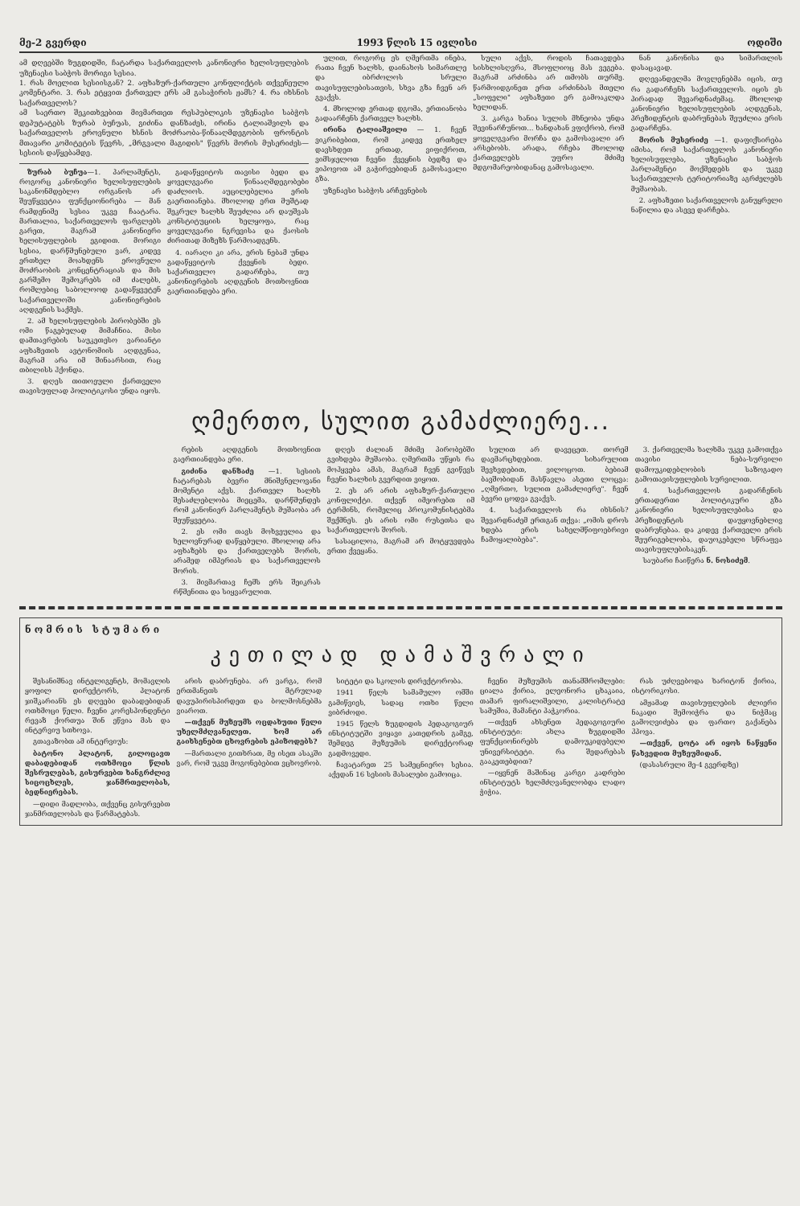მე-2 გვერდი 1993 წლის 15 ივლისი ოდიში
ამ დღეებში ზუგდიდში, ჩატარდა საქართველოს კანონიერი ხელისუფლების უზენაესი საბჭოს მორიგი სესია.
1. რას მოელით სესიისგან? 2. აფხაზურ-ქართული კონფლიქტის თქვენეული კომენტარი. 3. რას ეტყვით ქართველ ერს ამ გასაჭირის ჟამს? 4. რა იხსნის საქართველოს?
ამ საერთო შეკითხვებით მივმართეთ რესპუბლიკის უზენაესი საბჭოს დეპუტატებს ზურაბ ბუჩუას, გიძინა დანზაძეს, ირინა ტალიაშვილს და საქართველოს ეროვნული ხსნის მოძრაობა-წინააღმდეგობის ფრონტის მთავარი კომიტეტის წევრს, „მრგვალი მაგიდის" წევრს მორის მუსერიძეს—სესიის დაწყებამდე.
ზურაბ ბუჩუა—1. პარლამენტს, როგორც კანონიერი ხელისუფლების საკანონმდებლო ორგანოს არ შეუწყვეტია ფუნქციონირება — მან რამდენიმე სესია უკვე ჩაატარა. მართალია, საქართველოს ფარგლებს გარეთ, მაგრამ კანონიერი ხელისუფლების ეგიდით. მორიგი სესია, დარწმუნებული ვარ, კიდევ ერთხელ მოახდენს ეროვნული მოძრაობის კონცენტრაციას და მის გარშემო შემოკრებს იმ ძალებს, რომლებიც საბოლოოდ გადაწყვეტენ საქართველოში კანონიერების აღდგენის საქმეს.
2. ამ ხელისუფლების პირობებში ეს ომი წაგებულად მიმაჩნია. მისი დამთავრების საუკეთესო ვარიანტი აფხაზეთის ავტონომიის აღდგენაა, მაგრამ არა იმ შინაარსით, რაც თბილისს ჰქონდა.
3. დღეს თითოეული ქართველი თავისუფლად პოლიტიკოსი უნდა იყოს.
გადაწყვიტოს თავისი ბედი და ყოველგვარი წინააღმდეგობები დაძლიოს. აუცილებელია ერის გაერთიანება. მხოლოდ ერთ მუშტად შეკრულ ხალხს შეუძლია არ დაუშვას კონსტიტუციის ხელყოფა, რაც ყოველგვარი ნგრევისა და ქაოსის ძირითად მიზეზს წარმოადგენს.
4. იარაღი კი არა, ერის ნებამ უნდა გადაწყვიტოს ქვეყნის ბედი. საქართველო გადარჩება, თუ კანონიერების აღდგენის მოთხოვნით გაერთიანდება ერი.
ულით, როგორც ეს ღმერთმა ინება, რათა ჩვენ ხალხს, დაინახოს სიმართლე და იბრძოლოს სრული თავისუფლებისათვის, სხვა გზა ჩვენ არ გვაქვს.
4. მხოლოდ ერთად დგომა, ერთიანობა გადაარჩენს ქართველ ხალხს.
ირინა ტალიაშვილი — 1. ჩვენ ვიკრიბებით, რომ კიდევ ერთხელ დავსხდეთ ერთად, ვიფიქროთ, ვიმსჯელოთ ჩვენი ქვეყნის ბედზე და ვიპოვოთ ამ გაჭირვებიდან გამოსავალი გზა.
უზენაესი საბჭოს არჩევნების
სული აქვს, როდის ჩათავდება სისხლისღვრა, მსოფლიოც მას ვეგება. მაგრამ არძინბა არ თმობს თურმე. წარმოიდგინეთ ერთ არძინბას მთელი „სოფელი" აფხაზეთი ერ გამოაკლდა ხელიდან.
3. კარგა ხანია სულის მხნეობა უნდა შევინარჩუნოთ... ხანდახან ვფიქრობ, რომ ყოველგვარი მორჩა და გამოსავალი არ არსებობს. არადა, რჩება მხოლოდ ქართველებს უფრო მძიმე მდგომარეობიდანაც გამოსავალი.
ნან კანონისა და სიმართლის დასაცავად.
დღევანდელმა მოვლენებმა იცის, თუ რა გადარჩენს საქართველოს. იცის ეს პირადად შევარდნაძემაც. მხოლოდ კანონიერი ხელისუფლების აღდგენას, პრეზიდენტის დაბრუნებას შეუძლია ერის გადარჩენა.
მორის მუსერიძე —1. დაფიქსირება იმისა, რომ საქართველოს კანონიერი ხელისუფლება, უზენაესი საბჭოს პარლამენტი მოქმედებს და უკვე საქართველოს ტერიტორიაზე აგრძელებს მუშაობას.
2. აფხაზეთი საქართველოს განუყრელი ნაწილია და ასევე დარჩება.
ღმერთო, სულით გამაძლიერე...
რების აღდგენის მოთხოვნით გაერთიანდება ერი.
გიძინა დანზაძე —1. სესიის ჩატარებას ბევრი მნიშვნელოვანი მომენტი აქვს. ქართველ ხალხს შესაძლებლობა მიეცემა, დარწმუნდეს რომ კანონიერ პარლამენტს მუშაობა არ შეუწყვეტია.
2. ეს ომი თავს მოხვეულია და ხელოვნურად დაწყებული. მხოლოდ არა აფხაზებს და ქართველებს შორის, არამედ იმპერიას და საქართველოს შორის.
3. მივმართავ ჩემს ერს შეიკრას რწმენითა და სიყვარულით.
დღეს ძალიან მძიმე პირობებში გვიხდება მუშაობა. ღმერთმა უწყის რა მოჰყვება ამას, მაგრამ ჩვენ გვიწევს ჩვენი ხალხის გვერდით ვიყოთ.
2. ეს არ არის აფხაზურ-ქართული კონფლიქტი. თქვენ იმეორებთ იმ ტერმინს, რომელიც პროკომუნისტებმა შექმნეს. ეს არის ომი რუსეთსა და საქართველოს შორის.
სასაცილოა, მაგრამ არ მოტყუვდება ერთი ქვეყანა.
სულით არ დავეცეთ. თორემ დავმარცხდებით. სიხარულით შევხვდებით, ვილოცოთ. ბებიამ ბავშობიდან მასწავლა ასეთი ლოცვა: „ღმერთო, სულით გამაძლიერე". ჩვენ ბევრი ცოდვა გვაქვს.
4. საქართველოს რა იხსნის? შევარდნაძემ ერთგან თქვა: „ომის დროს ხდება ერის სახელმწიფოებრივი ჩამოყალიბება".
3. ქართველმა ხალხმა უკვე გამოთქვა თავისი ნება-სურვილი დამოუკიდებლობის საზოგადო გამოთავისუფლების სურვილით.
4. საქართველოს გადარჩენის ერთადერთი პოლიტიკური გზა კანონიერი ხელისუფლებისა და პრეზიდენტის დაუყოვნებლივ დაბრუნებაა. და კიდევ ქართველი ერის შეურიგებლობა, დაუოკებელი სწრაფვა თავისუფლებისაკენ.
საუბარი ჩაიწერა ნ. ნოსიძემ.
ნომრის სტუმარი
კეთილად დამაშვრალი
შესანიშნავ ინტელიგენტს, მომავლის ყოფილ დირექტორს, პლატონ ჯიშკარიანს ეს დღეები დაბადებიდან ოთხმოცი წელი. ჩვენი კორესპონდენტი რევაზ ქორთუა შინ ეწვია მას და ინტერვიუ სთხოვა.
გთავაზობთ ამ ინტერვიუს:
ბატონო პლატონ, გილოცავთ დაბადებიდან ოთხმოცი წლის შესრულებას, გისურვებთ ხანგრძლივ სიცოცხლეს, ჯანმრთელობას, ბედნიერებას.
—დიდი მადლობა, თქვენც გისურვებთ ჯანმრთელობას და წარმატებას.
არის დაბრუნება. არ ვარგა, რომ ერთმანეთს მტრულად დავუპირისპირდეთ და ბოლმოსნებმა ვიაროთ.
—თქვენ მუზეუმს ოცდახუთი წელი უხელმძღვანელეთ. ხომ არ გაიხსენებთ ცხოვრების ეპიზოდებს?
—მართალი გითხრათ, მე ისეთ ასაკში ვარ, რომ უკვე მოგონებებით ვცხოვრობ.
სიტეტი და სკოლის დირექტორობა.
1941 წელს სამამულო ომში გამიწვიეს, სადაც ოთხი წელი ვიბრძოდი.
1945 წელს ზუგდიდის პედაგოგიურ ინსტიტუტში ვიყავი კათედრის გამგე, შემდეგ მუზეუმის დირექტორად გადმოვედი.
ჩავატარეთ 25 სამეცნიერო სესია. აქედან 16 სესიის მასალები გამოიცა.
ჩვენი მუზეუმის თანამშრომლები: ციალა ქირია, ელეონორა ცხაკაია, თამარ ფირალიშვილი, კალისტრატე სამუშია, მამანტი პაჭკორია.
—თქვენ ახსენეთ პედაგოგიური ინსტიტუტი: ახლა ზუგდიდში ფუნქციონირებს დამოუკიდებელი უნივერსიტეტი. რა შედარებას გააკეთებდით?
—იყვნენ მაშინაც კარგი კადრები ინსტიტუტს ხელმძღვანელობდა ლადო ჭიჭია.
რას უძღვებოდა ხარიტონ ქირია, ისტორიკოსი.
ამჟამად თავისუფლების ძლიერი ნაკადი შემოიჭრა და ნიჭმაც გამოღვიძება და ფართო გაქანება ჰპოვა.
—თქვენ, ცოტა არ იყოს ნაწყენი წახვედით მუზეუმიდან.
(დასასრული მე-4 გვერდზე)